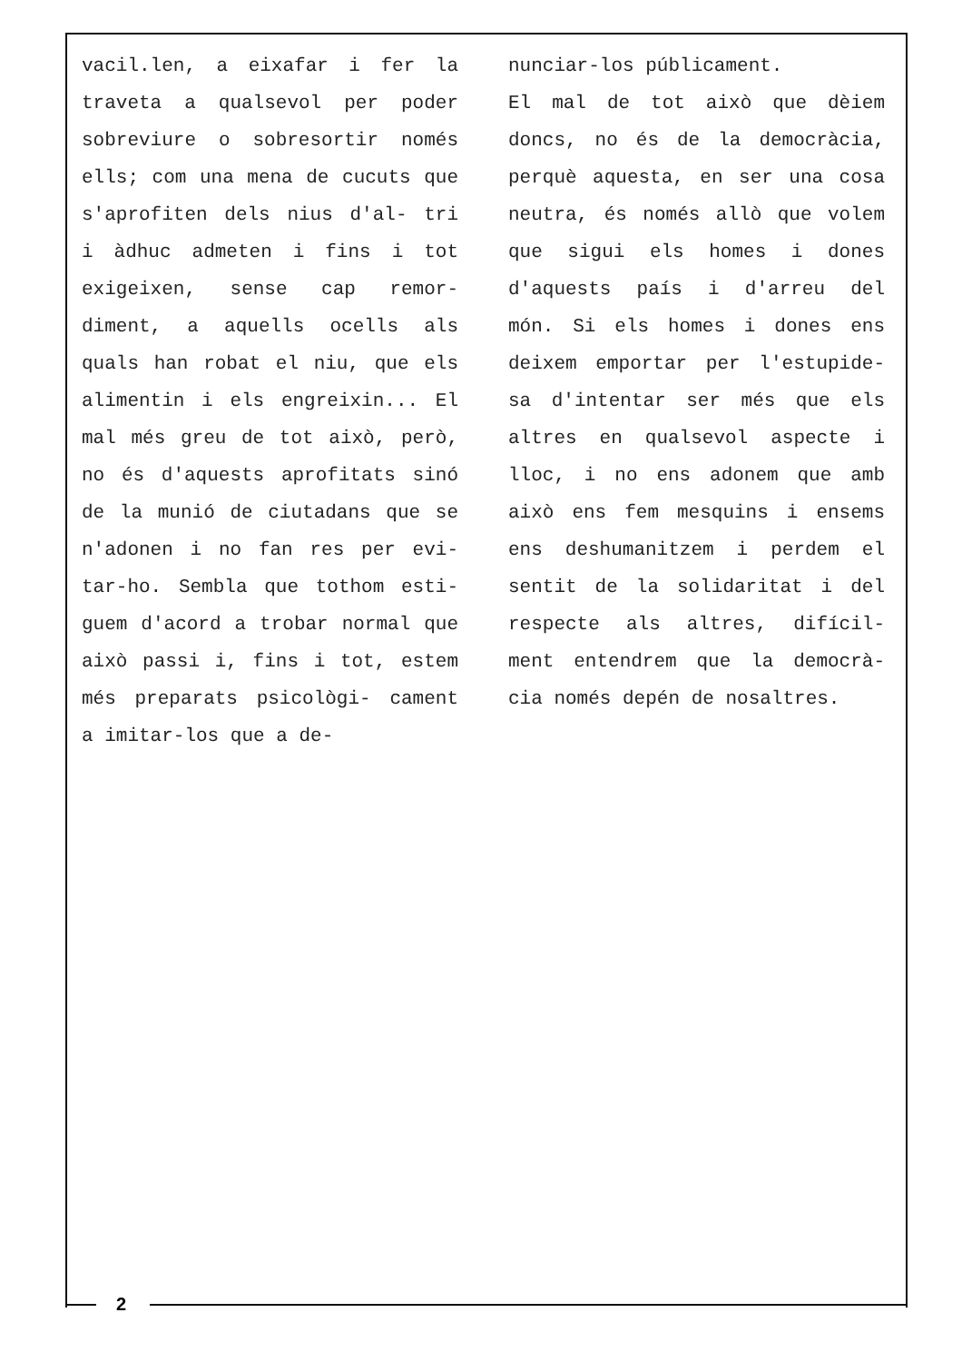vacil.len, a eixafar i fer la traveta a qualsevol per poder sobreviure o sobresortir només ells; com una mena de cucuts que s'aprofiten dels nius d'al- tri i àdhuc admeten i fins i tot exigeixen, sense cap remor- diment, a aquells ocells als quals han robat el niu, que els alimentin i els engreixin... El mal més greu de tot això, però, no és d'aquests aprofitats sinó de la munió de ciutadans que se n'adonen i no fan res per evi- tar-ho. Sembla que tothom esti- guem d'acord a trobar normal que això passi i, fins i tot, estem més preparats psicològi- cament a imitar-los que a de-
nunciar-los públicament.
El mal de tot això que dèiem doncs, no és de la democràcia, perquè aquesta, en ser una cosa neutra, és només allò que volem que sigui els homes i dones d'aquests país i d'arreu del món. Si els homes i dones ens deixem emportar per l'estupide- sa d'intentar ser més que els altres en qualsevol aspecte i lloc, i no ens adonem que amb això ens fem mesquins i ensems ens deshumanitzem i perdem el sentit de la solidaritat i del respecte als altres, difícil- ment entendrem que la democrà- cia només depén de nosaltres.
2